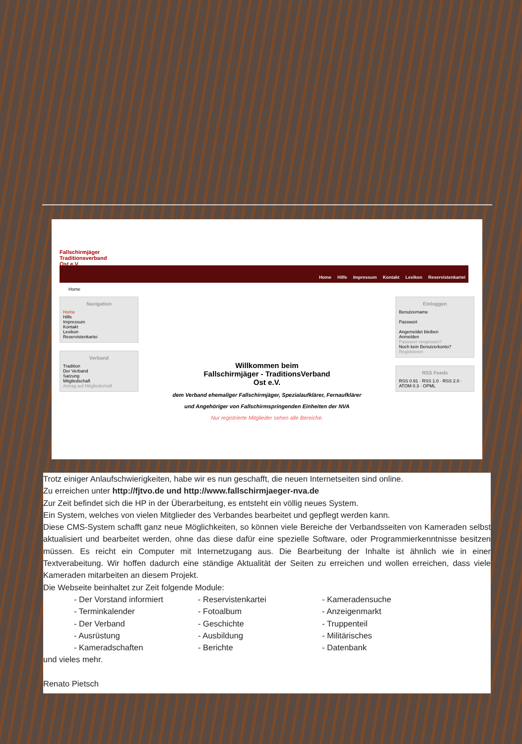Fallschirmjäger Traditionsverband Ost e.V.
Home Hilfe Impressum Kontakt Lexikon Reservistenkartei
Home
Navigation
Home
Hilfe
Impressum
Kontakt
Lexikon
Reservistenkartei
Verband
Tradition
Der Verband
Satzung
Mitgliedschaft
Antrag auf Mitgliedschaft
Willkommen beim
Fallschirmjäger - TraditionsVerband
Ost e.V.
dem Verband ehemaliger Fallschirmjäger, Spezialaufklärer, Fernaufklärer
und Angehöriger von Fallschirmspringenden Einheiten der NVA
Nur registrierte Mitglieder sehen alle Bereiche.
Einloggen
Benutzername
Passwort
Angemeldet bleiben
Anmelden
Passwort vergessen?
Noch kein Benutzerkonto?
Registrieren
RSS Feeds
RSS 0.91 · RSS 1.0 · RSS 2.0 · ATOM 0.3 · OPML
Trotz einiger Anlaufschwierigkeiten, habe wir es nun geschafft, die neuen Internetseiten sind online.
Zu erreichen unter http://fjtvo.de und http://www.fallschirmjaeger-nva.de
Zur Zeit befindet sich die HP in der Überarbeitung, es entsteht ein völlig neues System.
Ein System, welches von vielen Mitglieder des Verbandes bearbeitet und gepflegt werden kann.
Diese CMS-System schafft ganz neue Möglichkeiten, so können viele Bereiche der Verbandsseiten von Kameraden selbst aktualisiert und bearbeitet werden, ohne das diese dafür eine spezielle Software, oder Programmierkenntnisse besitzen müssen. Es reicht ein Computer mit Internetzugang aus. Die Bearbeitung der Inhalte ist ähnlich wie in einer Textverabeitung. Wir hoffen dadurch eine ständige Aktualität der Seiten zu erreichen und wollen erreichen, dass viele Kameraden mitarbeiten an diesem Projekt.
Die Webseite beinhaltet zur Zeit folgende Module:
| - Der Vorstand informiert | - Reservistenkartei | - Kameradensuche |
| - Terminkalender | - Fotoalbum | - Anzeigenmarkt |
| - Der Verband | - Geschichte | - Truppenteil |
| - Ausrüstung | - Ausbildung | - Militärisches |
| - Kameradschaften | - Berichte | - Datenbank |
und vieles mehr.
Renato Pietsch